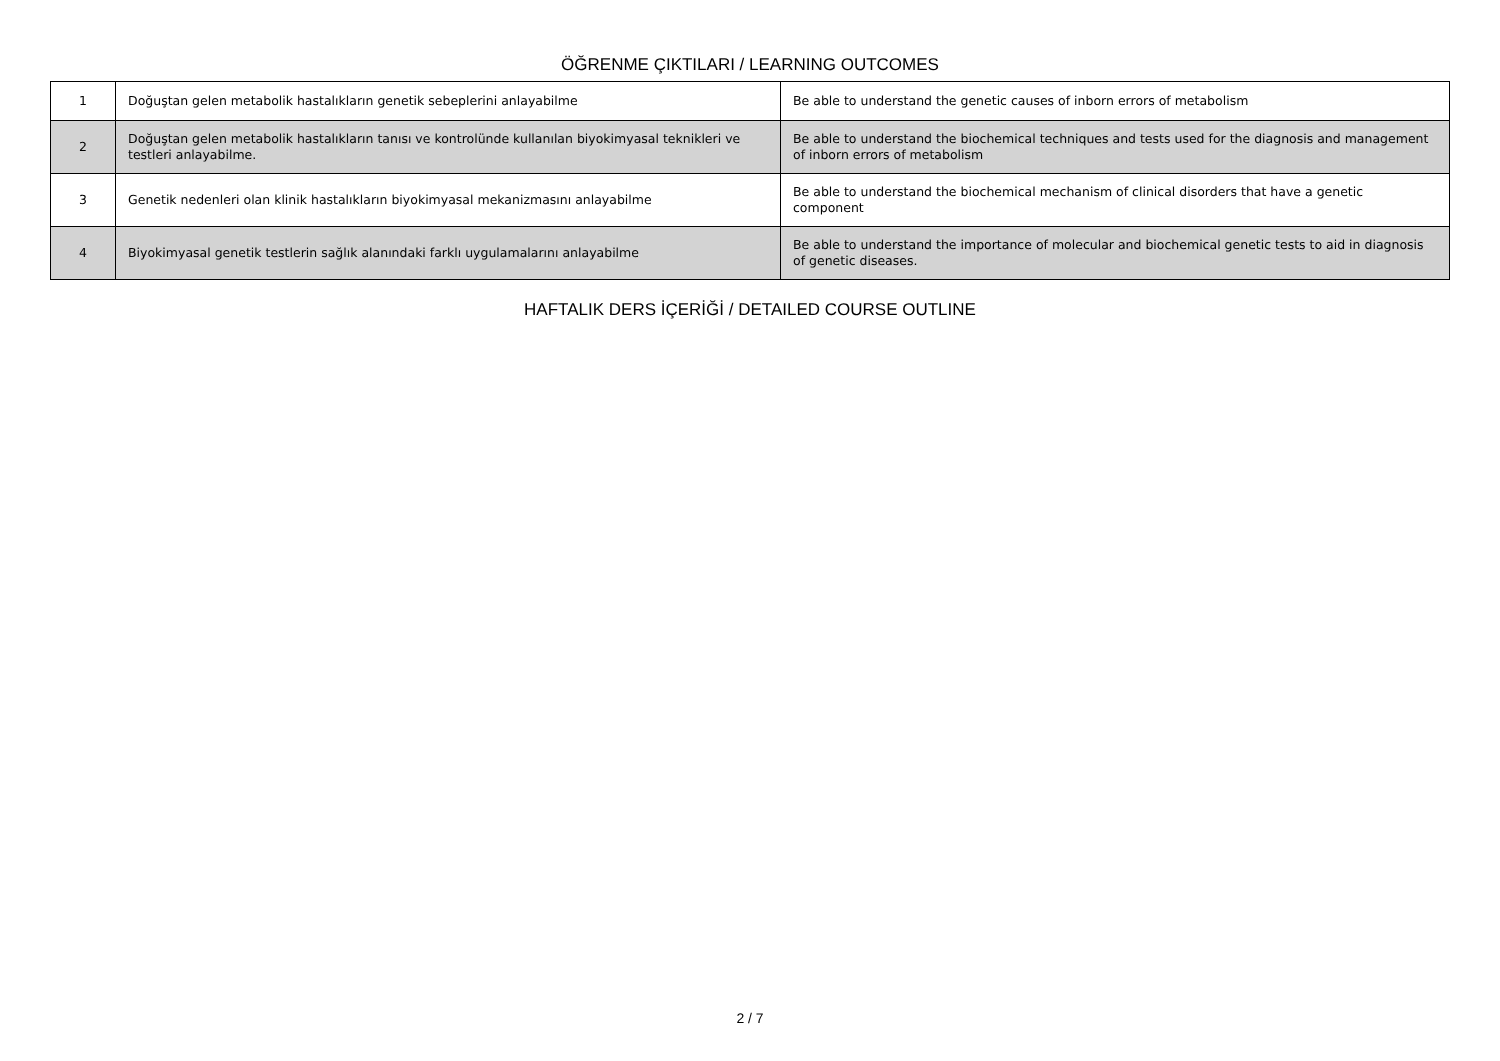ÖĞRENME ÇIKTILARI / LEARNING OUTCOMES
| 1 | Doğuştan gelen metabolik hastalıkların genetik sebeplerini anlayabilme | Be able to understand the genetic causes of inborn errors of metabolism |
| 2 | Doğuştan gelen metabolik hastalıkların tanısı ve kontrolünde kullanılan biyokimyasal teknikleri ve testleri anlayabilme. | Be able to understand the biochemical techniques and tests used for the diagnosis and management of inborn errors of metabolism |
| 3 | Genetik nedenleri olan klinik hastalıkların biyokimyasal mekanizmasını anlayabilme | Be able to understand the biochemical mechanism of clinical disorders that have a genetic component |
| 4 | Biyokimyasal genetik testlerin sağlık alanındaki farklı uygulamalarını anlayabilme | Be able to understand the importance of molecular and biochemical genetic tests to aid in diagnosis of genetic diseases. |
HAFTALIK DERS İÇERİĞİ / DETAILED COURSE OUTLINE
2 / 7